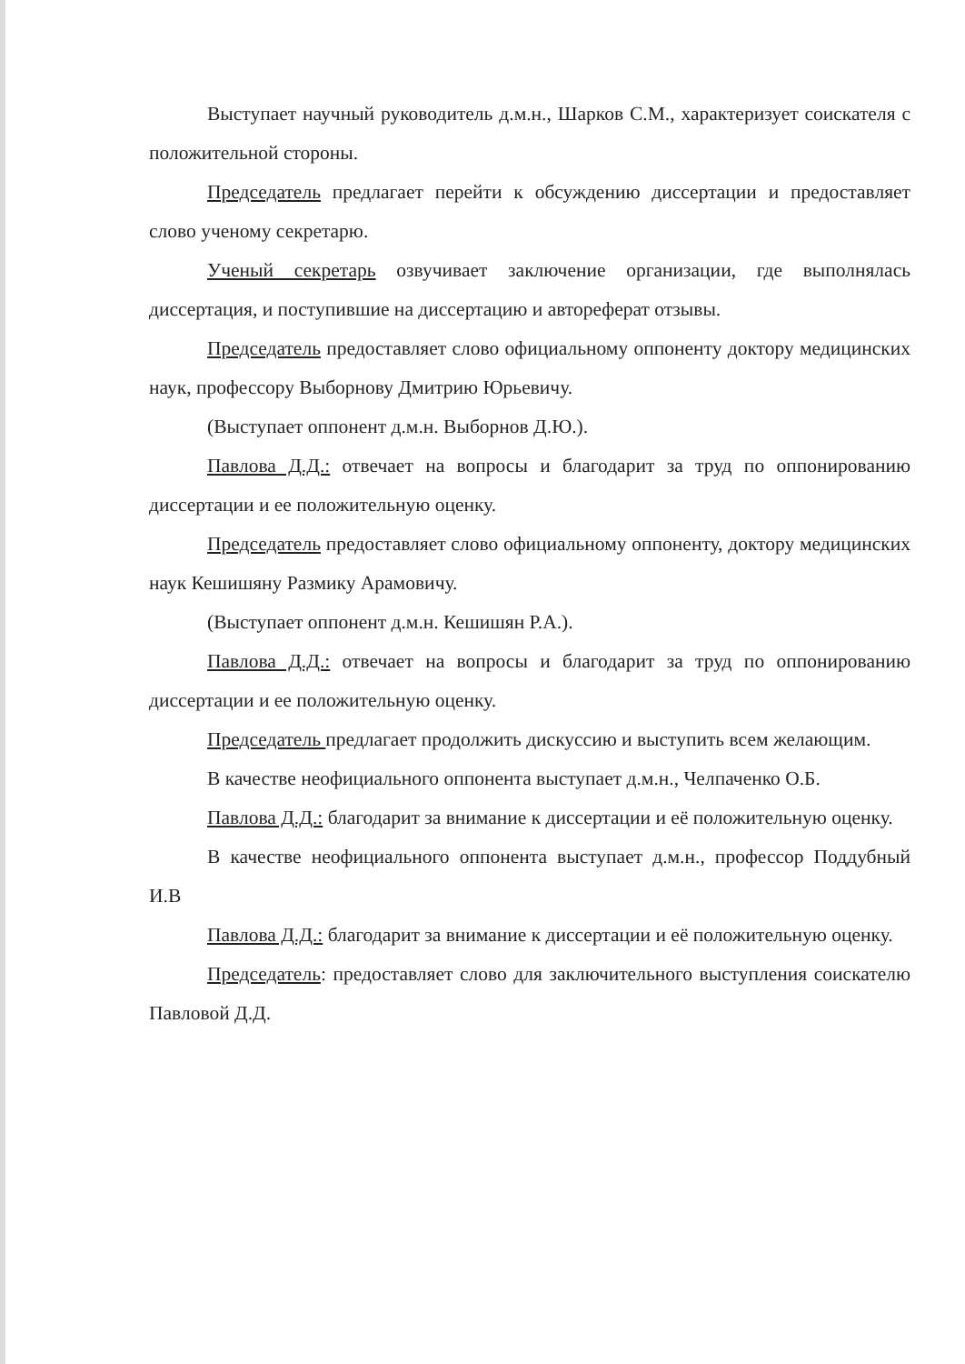Выступает научный руководитель д.м.н., Шарков С.М., характеризует соискателя с положительной стороны.
Председатель предлагает перейти к обсуждению диссертации и предоставляет слово ученому секретарю.
Ученый секретарь озвучивает заключение организации, где выполнялась диссертация, и поступившие на диссертацию и автореферат отзывы.
Председатель предоставляет слово официальному оппоненту доктору медицинских наук, профессору Выборнову Дмитрию Юрьевичу.
(Выступает оппонент д.м.н. Выборнов Д.Ю.).
Павлова Д.Д.: отвечает на вопросы и благодарит за труд по оппонированию диссертации и ее положительную оценку.
Председатель предоставляет слово официальному оппоненту, доктору медицинских наук Кешишяну Размику Арамовичу.
(Выступает оппонент д.м.н. Кешишян Р.А.).
Павлова Д.Д.: отвечает на вопросы и благодарит за труд по оппонированию диссертации и ее положительную оценку.
Председатель предлагает продолжить дискуссию и выступить всем желающим.
В качестве неофициального оппонента выступает д.м.н., Челпаченко О.Б.
Павлова Д.Д.: благодарит за внимание к диссертации и её положительную оценку.
В качестве неофициального оппонента выступает д.м.н., профессор Поддубный И.В
Павлова Д.Д.: благодарит за внимание к диссертации и её положительную оценку.
Председатель: предоставляет слово для заключительного выступления соискателю Павловой Д.Д.